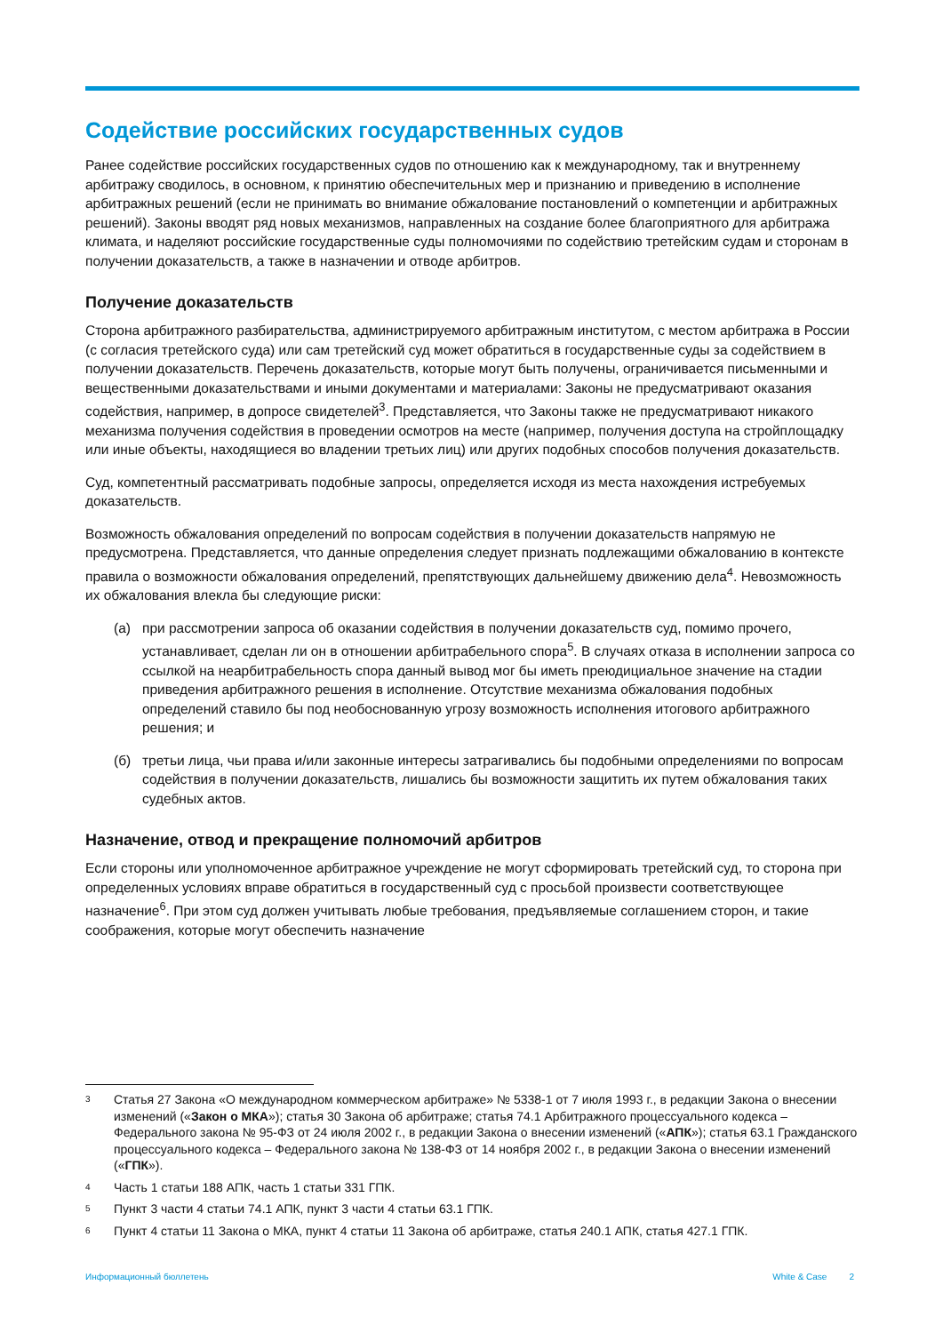Содействие российских государственных судов
Ранее содействие российских государственных судов по отношению как к международному, так и внутреннему арбитражу сводилось, в основном, к принятию обеспечительных мер и признанию и приведению в исполнение арбитражных решений (если не принимать во внимание обжалование постановлений о компетенции и арбитражных решений). Законы вводят ряд новых механизмов, направленных на создание более благоприятного для арбитража климата, и наделяют российские государственные суды полномочиями по содействию третейским судам и сторонам в получении доказательств, а также в назначении и отводе арбитров.
Получение доказательств
Сторона арбитражного разбирательства, администрируемого арбитражным институтом, с местом арбитража в России (с согласия третейского суда) или сам третейский суд может обратиться в государственные суды за содействием в получении доказательств. Перечень доказательств, которые могут быть получены, ограничивается письменными и вещественными доказательствами и иными документами и материалами: Законы не предусматривают оказания содействия, например, в допросе свидетелей<sup>3</sup>. Представляется, что Законы также не предусматривают никакого механизма получения содействия в проведении осмотров на месте (например, получения доступа на стройплощадку или иные объекты, находящиеся во владении третьих лиц) или других подобных способов получения доказательств.
Суд, компетентный рассматривать подобные запросы, определяется исходя из места нахождения истребуемых доказательств.
Возможность обжалования определений по вопросам содействия в получении доказательств напрямую не предусмотрена. Представляется, что данные определения следует признать подлежащими обжалованию в контексте правила о возможности обжалования определений, препятствующих дальнейшему движению дела<sup>4</sup>. Невозможность их обжалования влекла бы следующие риски:
(а) при рассмотрении запроса об оказании содействия в получении доказательств суд, помимо прочего, устанавливает, сделан ли он в отношении арбитрабельного спора<sup>5</sup>. В случаях отказа в исполнении запроса со ссылкой на неарбитрабельность спора данный вывод мог бы иметь преюдициальное значение на стадии приведения арбитражного решения в исполнение. Отсутствие механизма обжалования подобных определений ставило бы под необоснованную угрозу возможность исполнения итогового арбитражного решения; и
(б) третьи лица, чьи права и/или законные интересы затрагивались бы подобными определениями по вопросам содействия в получении доказательств, лишались бы возможности защитить их путем обжалования таких судебных актов.
Назначение, отвод и прекращение полномочий арбитров
Если стороны или уполномоченное арбитражное учреждение не могут сформировать третейский суд, то сторона при определенных условиях вправе обратиться в государственный суд с просьбой произвести соответствующее назначение<sup>6</sup>. При этом суд должен учитывать любые требования, предъявляемые соглашением сторон, и такие соображения, которые могут обеспечить назначение
<sup>3</sup> Статья 27 Закона «О международном коммерческом арбитраже» № 5338-1 от 7 июля 1993 г., в редакции Закона о внесении изменений («Закон о МКА»); статья 30 Закона об арбитраже; статья 74.1 Арбитражного процессуального кодекса – Федерального закона № 95-ФЗ от 24 июля 2002 г., в редакции Закона о внесении изменений («АПК»); статья 63.1 Гражданского процессуального кодекса – Федерального закона № 138-ФЗ от 14 ноября 2002 г., в редакции Закона о внесении изменений («ГПК»).
<sup>4</sup> Часть 1 статьи 188 АПК, часть 1 статьи 331 ГПК.
<sup>5</sup> Пункт 3 части 4 статьи 74.1 АПК, пункт 3 части 4 статьи 63.1 ГПК.
<sup>6</sup> Пункт 4 статьи 11 Закона о МКА, пункт 4 статьи 11 Закона об арбитраже, статья 240.1 АПК, статья 427.1 ГПК.
Информационный бюллетень White & Case 2